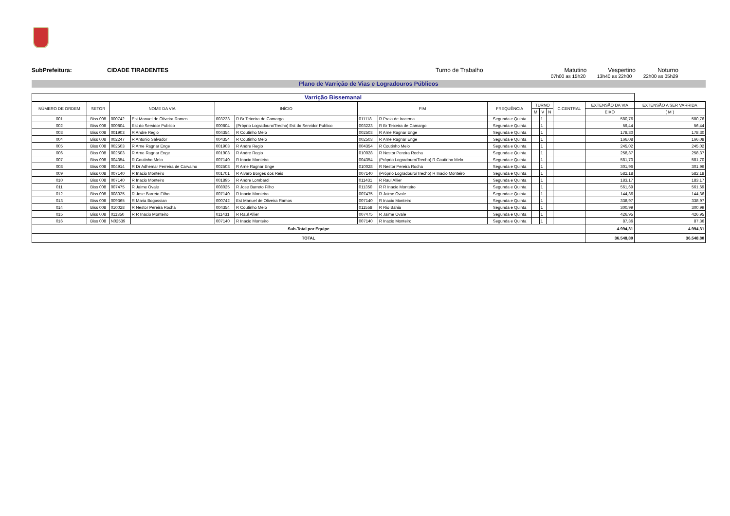SubPrefeitura: CIDADE TIRADENTES Turno de Trabalho Matutino Vespertino Noturno
07h00 as 15h20 13h40 as 22h00 22h00 as 05h29
Plano de Varrição de Vias e Logradouros Públicos
| Varrição Bissemanal | | | | | | | | | | | | | | |
| NÚMERO DE ORDEM | SETOR | NOME DA VIA | | INÍCIO | | FIM | | FREQUÊNCIA | TURNO | | | C.CENTRAL | EXTENSÃO DA VIA | EXTENSÃO A SER VARRIDA |
| | | | | | | | | | M | V | N | | EIXO | ( M ) |
| 001 | Biss 008 | 000742 | Est Manuel de Oliveira Ramos | 003223 | R Br Teixeira de Camargo | 011118 | R Praia de Iracema | Segunda e Quinta | | 1 | | | 580,76 | 580,76 |
| 002 | Biss 008 | 000804 | Est do Servidor Publico | 000804 | (Próprio Logradouro/Trecho) Est do Servidor Publico | 003223 | R Br Teixeira de Camargo | Segunda e Quinta | | 1 | | | 56,44 | 56,44 |
| 003 | Biss 008 | 001903 | R Andre Regio | 004354 | R Coutinho Melo | 002503 | R Arne Ragnar Enge | Segunda e Quinta | | 1 | | | 178,30 | 178,30 |
| 004 | Biss 008 | 002247 | R Antonio Salvador | 004354 | R Coutinho Melo | 002503 | R Arne Ragnar Enge | Segunda e Quinta | | 1 | | | 166,08 | 166,08 |
| 005 | Biss 008 | 002503 | R Arne Ragnar Enge | 001903 | R Andre Regio | 004354 | R Coutinho Melo | Segunda e Quinta | | 1 | | | 245,02 | 245,02 |
| 006 | Biss 008 | 002503 | R Arne Ragnar Enge | 001903 | R Andre Regio | 010028 | R Nestor Pereira Rocha | Segunda e Quinta | | 1 | | | 258,37 | 258,37 |
| 007 | Biss 008 | 004354 | R Coutinho Melo | 007140 | R Inacio Monteiro | 004354 | (Próprio Logradouro/Trecho) R Coutinho Melo | Segunda e Quinta | | 1 | | | 581,70 | 581,70 |
| 008 | Biss 008 | 004914 | R Dr Adhemar Ferreira de Carvalho | 002503 | R Arne Ragnar Enge | 010028 | R Nestor Pereira Rocha | Segunda e Quinta | | 1 | | | 301,96 | 301,96 |
| 009 | Biss 008 | 007140 | R Inacio Monteiro | 001701 | R Alvaro Borges dos Reis | 007140 | (Próprio Logradouro/Trecho) R Inacio Monteiro | Segunda e Quinta | | 1 | | | 582,18 | 582,18 |
| 010 | Biss 008 | 007140 | R Inacio Monteiro | 001895 | R Andre Lombardi | 011431 | R Raul Allier | Segunda e Quinta | | 1 | | | 183,17 | 183,17 |
| 011 | Biss 008 | 007475 | R Jaime Ovale | 008025 | R Jose Barreto Filho | 011350 | R R Inacio Monteiro | Segunda e Quinta | | 1 | | | 561,69 | 561,69 |
| 012 | Biss 008 | 008025 | R Jose Barreto Filho | 007140 | R Inacio Monteiro | 007475 | R Jaime Ovale | Segunda e Quinta | | 1 | | | 144,36 | 144,36 |
| 013 | Biss 008 | 009365 | R Maria Bogossian | 000742 | Est Manuel de Oliveira Ramos | 007140 | R Inacio Monteiro | Segunda e Quinta | | 1 | | | 338,97 | 338,97 |
| 014 | Biss 008 | 010028 | R Nestor Pereira Rocha | 004354 | R Coutinho Melo | 011558 | R Rio Bahia | Segunda e Quinta | | 1 | | | 300,99 | 300,99 |
| 015 | Biss 008 | 011350 | R R Inacio Monteiro | 011431 | R Raul Allier | 007475 | R Jaime Ovale | Segunda e Quinta | | 1 | | | 426,95 | 426,95 |
| 016 | Biss 008 | N02539 | | 007140 | R Inacio Monteiro | 007140 | R Inacio Monteiro | Segunda e Quinta | | 1 | | | 87,36 | 87,36 |
| Sub-Total por Equipe | | | | | | | | | | | | | 4.994,31 | 4.994,31 |
| TOTAL | | | | | | | | | | | | | 36.548,80 | 36.548,80 |